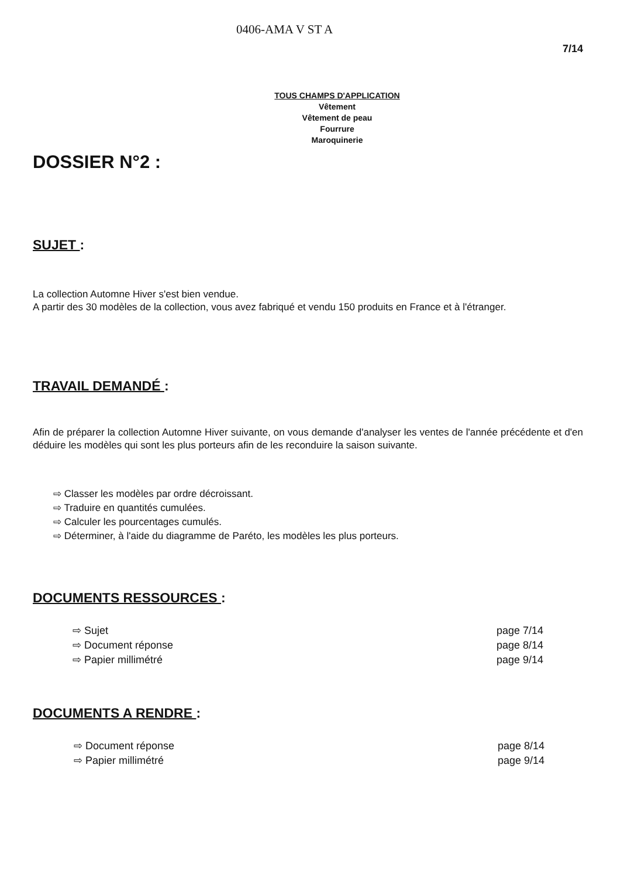0406-AMA V ST A
7/14
TOUS CHAMPS D'APPLICATION
Vêtement
Vêtement de peau
Fourrure
Maroquinerie
DOSSIER N°2 :
SUJET :
La collection Automne Hiver s'est bien vendue.
A partir des 30 modèles de la collection, vous avez fabriqué et vendu 150 produits en France et à l'étranger.
TRAVAIL DEMANDÉ :
Afin de préparer la collection Automne Hiver suivante, on vous demande d'analyser les ventes de l'année précédente et d'en déduire les modèles qui sont les plus porteurs afin de les reconduire la saison suivante.
⇨ Classer les modèles par ordre décroissant.
⇨ Traduire en quantités cumulées.
⇨ Calculer les pourcentages cumulés.
⇨ Déterminer, à l'aide du diagramme de Paréto, les modèles les plus porteurs.
DOCUMENTS RESSOURCES :
⇨ Sujet page 7/14
⇨ Document réponse page 8/14
⇨ Papier millimétré page 9/14
DOCUMENTS A RENDRE :
⇨ Document réponse page 8/14
⇨ Papier millimétré page 9/14